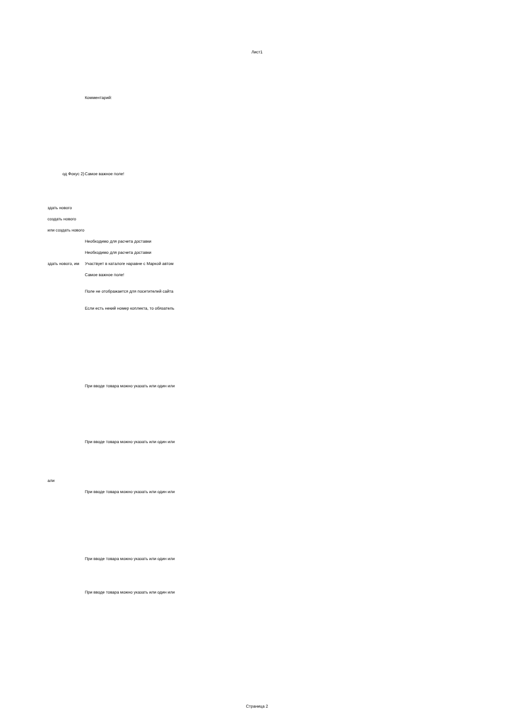Лист1
| | Комментарий: |
| од Фокус 2) | Самое важное поле! |
| здать нового | |
| создать нового | |
| или создать нового | |
| | Необходимо для расчета доставки |
| | Необходимо для расчета доставки |
| здать нового, им | Участвует в каталоге наравне с Маркой автом |
| | Самое важное поле! |
| | Поле не отображается для посетителей сайта |
| | Если есть некий номер коплекта, то обязатель |
| | При вводе товара можно указать или один или |
| | При вводе товара можно указать или один или |
| али | |
| | При вводе товара можно указать или один или |
| | При вводе товара можно указать или один или |
| | При вводе товара можно указать или один или |
Страница 2